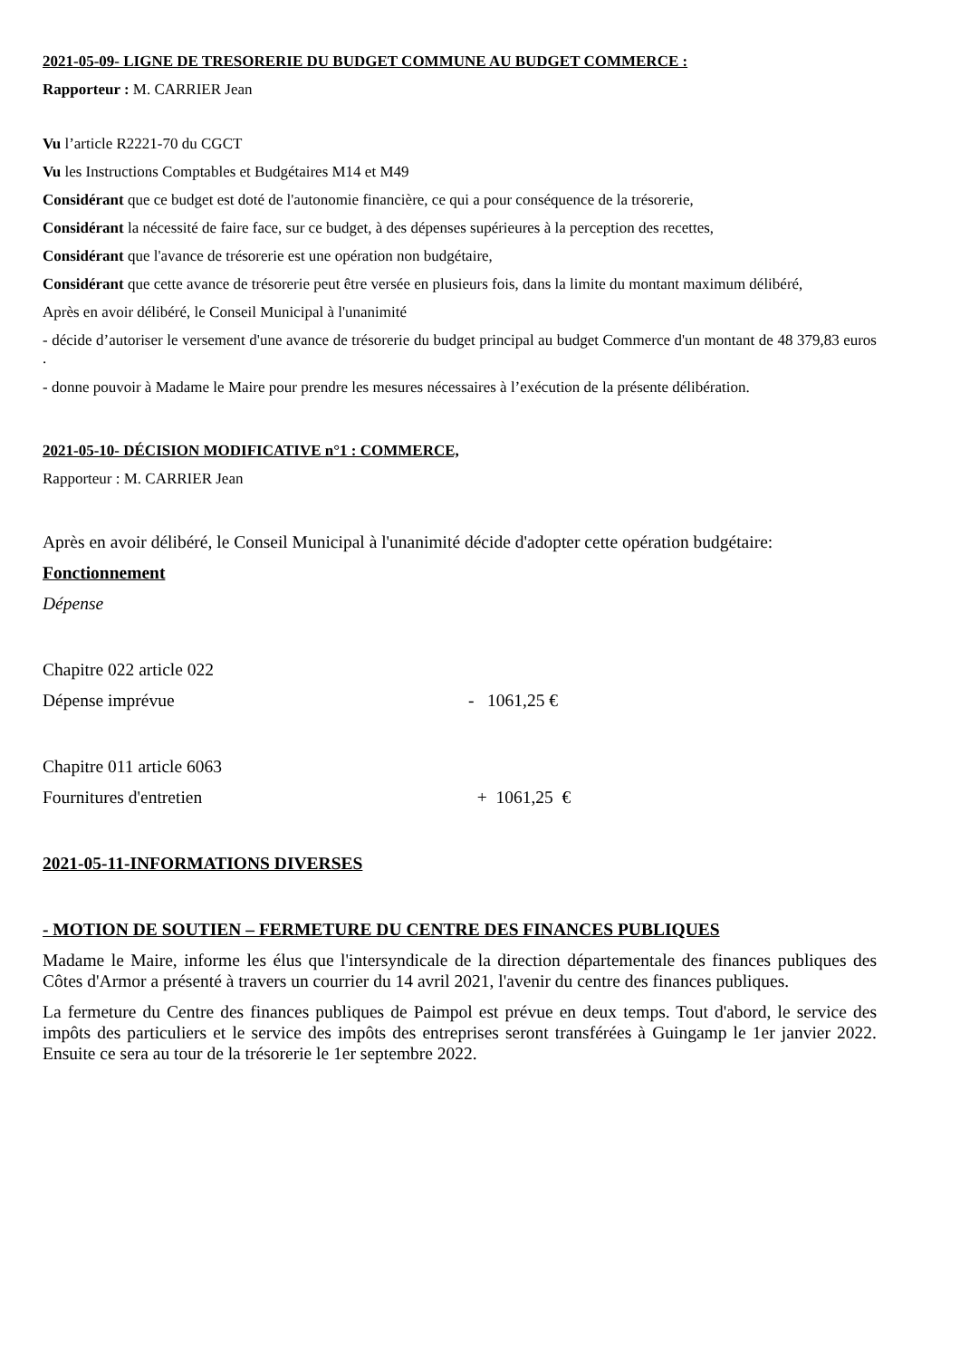2021-05-09- LIGNE DE TRESORERIE DU BUDGET COMMUNE AU BUDGET COMMERCE :
Rapporteur : M. CARRIER Jean
Vu l’article R2221-70 du CGCT
Vu les Instructions Comptables et Budgétaires M14 et M49
Considérant que ce budget est doté de l'autonomie financière, ce qui a pour conséquence de la trésorerie,
Considérant la nécessité de faire face, sur ce budget, à des dépenses supérieures à la perception des recettes,
Considérant que l'avance de trésorerie est une opération non budgétaire,
Considérant que cette avance de trésorerie peut être versée en plusieurs fois, dans la limite du montant maximum délibéré,
Après en avoir délibéré, le Conseil Municipal à l'unanimité
- décide d’autoriser le versement d'une avance de trésorerie du budget principal au budget Commerce d'un montant de 48 379,83 euros .
- donne pouvoir à Madame le Maire pour prendre les mesures nécessaires à l’exécution de la présente délibération.
2021-05-10- DÉCISION MODIFICATIVE n°1 : COMMERCE,
Rapporteur : M. CARRIER Jean
Après en avoir délibéré, le Conseil Municipal à l'unanimité décide d'adopter cette opération budgétaire:
Fonctionnement
Dépense
Chapitre 022 article 022
Dépense imprévue - 1061,25 €
Chapitre 011 article 6063
Fournitures d'entretien + 1061,25 €
2021-05-11-INFORMATIONS DIVERSES
- MOTION DE SOUTIEN – FERMETURE DU CENTRE DES FINANCES PUBLIQUES
Madame le Maire, informe les élus que l'intersyndicale de la direction départementale des finances publiques des Côtes d'Armor a présenté à travers un courrier du 14 avril 2021, l'avenir du centre des finances publiques.
La fermeture du Centre des finances publiques de Paimpol est prévue en deux temps. Tout d'abord, le service des impôts des particuliers et le service des impôts des entreprises seront transférées à Guingamp le 1er janvier 2022. Ensuite ce sera au tour de la trésorerie le 1er septembre 2022.